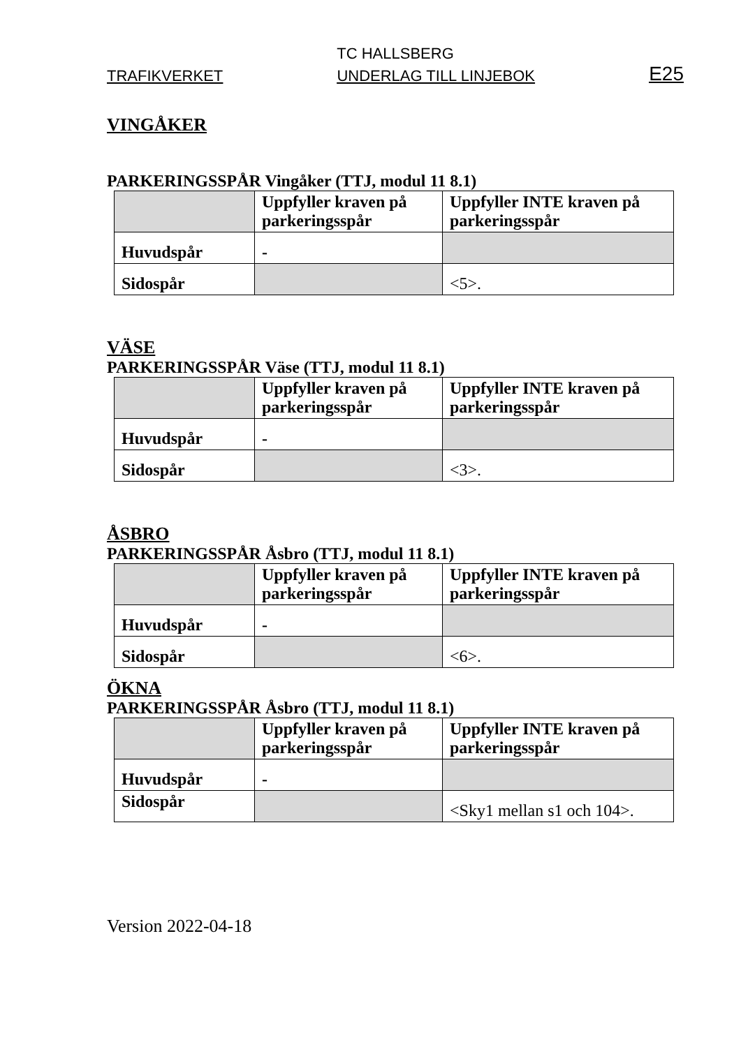TC HALLSBERG
TRAFIKVERKET UNDERLAG TILL LINJEBOK E25
VINGÅKER
PARKERINGSSPÅR Vingåker (TTJ, modul 11 8.1)
| | Uppfyller kraven på parkeringsspår | Uppfyller INTE kraven på parkeringsspår |
| Huvudspår | - | |
| Sidospår | | <5>. |
VÄSE
PARKERINGSSPÅR Väse (TTJ, modul 11 8.1)
| | Uppfyller kraven på parkeringsspår | Uppfyller INTE kraven på parkeringsspår |
| Huvudspår | - | |
| Sidospår | | <3>. |
ÅSBRO
PARKERINGSSPÅR Åsbro (TTJ, modul 11 8.1)
| | Uppfyller kraven på parkeringsspår | Uppfyller INTE kraven på parkeringsspår |
| Huvudspår | - | |
| Sidospår | | <6>. |
ÖKNA
PARKERINGSSPÅR Åsbro (TTJ, modul 11 8.1)
| | Uppfyller kraven på parkeringsspår | Uppfyller INTE kraven på parkeringsspår |
| Huvudspår | - | |
| Sidospår | | <Sky1 mellan s1 och 104>. |
Version 2022-04-18